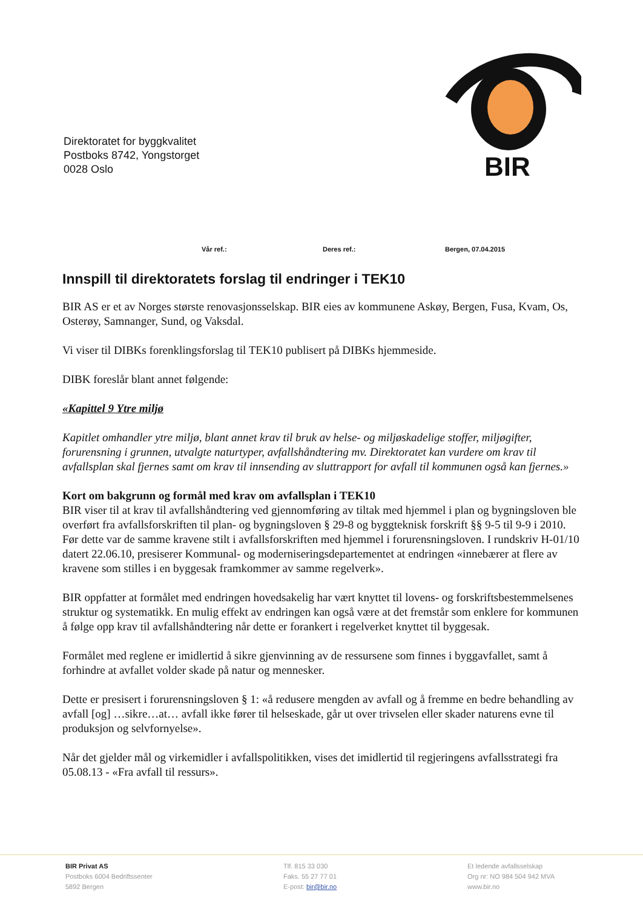Direktoratet for byggkvalitet
Postboks 8742, Yongstorget
0028 Oslo
BIR
Vår ref.: Deres ref.: Bergen, 07.04.2015
Innspill til direktoratets forslag til endringer i TEK10
BIR AS er et av Norges største renovasjonsselskap. BIR eies av kommunene Askøy, Bergen, Fusa, Kvam, Os, Osterøy, Samnanger, Sund, og Vaksdal.
Vi viser til DIBKs forenklingsforslag til TEK10 publisert på DIBKs hjemmeside.
DIBK foreslår blant annet følgende:
«Kapittel 9 Ytre miljø
Kapitlet omhandler ytre miljø, blant annet krav til bruk av helse- og miljøskadelige stoffer, miljøgifter, forurensning i grunnen, utvalgte naturtyper, avfallshåndtering mv. Direktoratet kan vurdere om krav til avfallsplan skal fjernes samt om krav til innsending av sluttrapport for avfall til kommunen også kan fjernes.»
Kort om bakgrunn og formål med krav om avfallsplan i TEK10
BIR viser til at krav til avfallshåndtering ved gjennomføring av tiltak med hjemmel i plan og bygningsloven ble overført fra avfallsforskriften til plan- og bygningsloven § 29-8 og byggteknisk forskrift §§ 9-5 til 9-9 i 2010. Før dette var de samme kravene stilt i avfallsforskriften med hjemmel i forurensningsloven. I rundskriv H-01/10 datert 22.06.10, presiserer Kommunal- og moderniseringsdepartementet at endringen «innebærer at flere av kravene som stilles i en byggesak framkommer av samme regelverk».
BIR oppfatter at formålet med endringen hovedsakelig har vært knyttet til lovens- og forskriftsbestemmelsenes struktur og systematikk. En mulig effekt av endringen kan også være at det fremstår som enklere for kommunen å følge opp krav til avfallshåndtering når dette er forankert i regelverket knyttet til byggesak.
Formålet med reglene er imidlertid å sikre gjenvinning av de ressursene som finnes i byggavfallet, samt å forhindre at avfallet volder skade på natur og mennesker.
Dette er presisert i forurensningsloven § 1: «å redusere mengden av avfall og å fremme en bedre behandling av avfall [og] …sikre…at… avfall ikke fører til helseskade, går ut over trivselen eller skader naturens evne til produksjon og selvfornyelse».
Når det gjelder mål og virkemidler i avfallspolitikken, vises det imidlertid til regjeringens avfallsstrategi fra 05.08.13 - «Fra avfall til ressurs».
BIR Privat AS
Postboks 6004 Bedriftssenter
5892 Bergen
Tlf. 815 33 030
Faks. 55 27 77 01
E-post: bir@bir.no
Et ledende avfallsselskap
Org nr: NO 984 504 942 MVA
www.bir.no